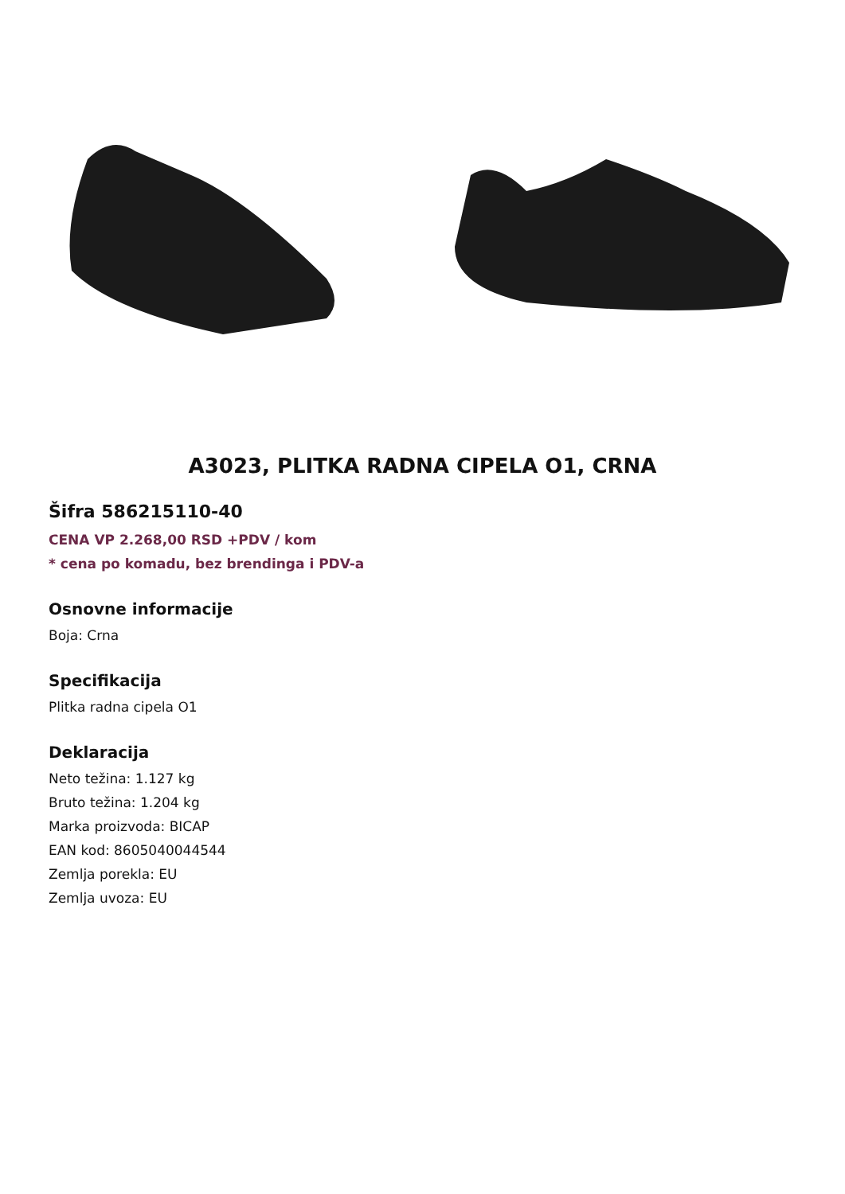A3023, PLITKA RADNA CIPELA O1, CRNA
Šifra 586215110-40
CENA VP 2.268,00 RSD +PDV / kom
* cena po komadu, bez brendinga i PDV-a
Osnovne informacije
Boja: Crna
Specifikacija
Plitka radna cipela O1
Deklaracija
Neto težina: 1.127 kg
Bruto težina: 1.204 kg
Marka proizvoda: BICAP
EAN kod: 8605040044544
Zemlja porekla: EU
Zemlja uvoza: EU